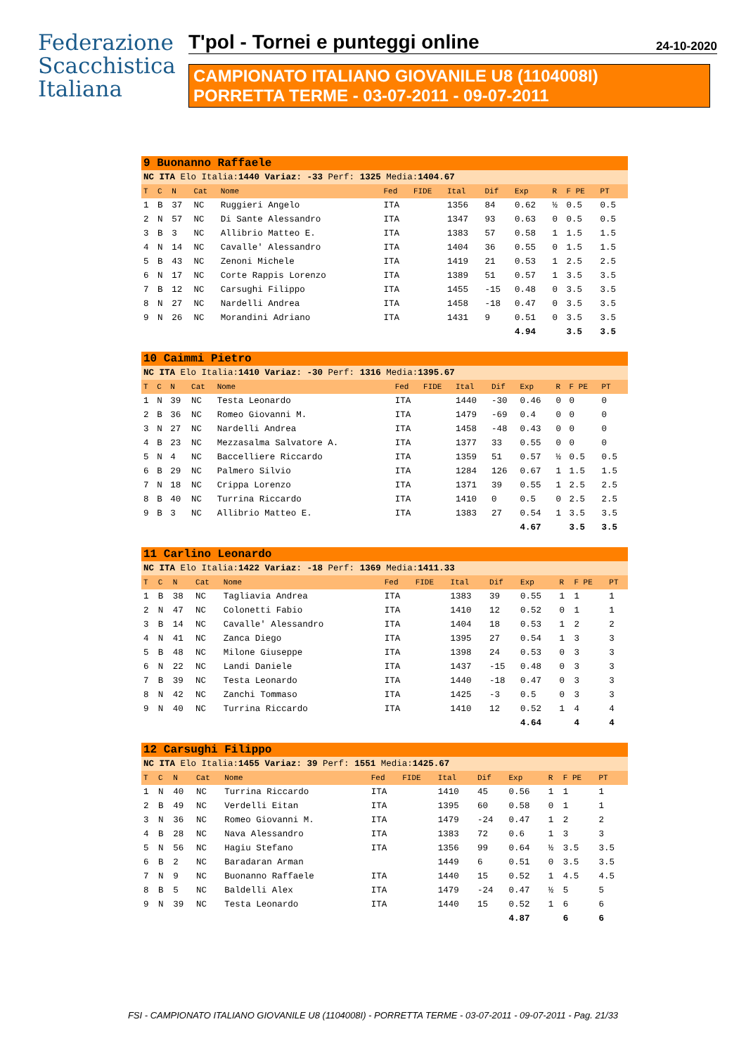Federazione
Scacchistica
Italiana
T'pol - Tornei e punteggi online 24-10-2020
CAMPIONATO ITALIANO GIOVANILE U8 (1104008I)
PORRETTA TERME - 03-07-2011 - 09-07-2011
| 9 Buonanno Raffaele | | | | | | | | | | | | |
| NC ITA Elo Italia: 1440 Variaz: -33 Perf: 1325 Media: 1404.67 | | | | | | | | | | | | |
| T | C | N | Cat | Nome | Fed | FIDE | Ital | Dif | Exp | R | F PE | PT |
| 1 | B | 37 | NC | Ruggieri Angelo | ITA | | 1356 | 84 | 0.62 | ½ | 0.5 | 0.5 |
| 2 | N | 57 | NC | Di Sante Alessandro | ITA | | 1347 | 93 | 0.63 | 0 | 0.5 | 0.5 |
| 3 | B | 3 | NC | Allibrio Matteo E. | ITA | | 1383 | 57 | 0.58 | 1 | 1.5 | 1.5 |
| 4 | N | 14 | NC | Cavalle' Alessandro | ITA | | 1404 | 36 | 0.55 | 0 | 1.5 | 1.5 |
| 5 | B | 43 | NC | Zenoni Michele | ITA | | 1419 | 21 | 0.53 | 1 | 2.5 | 2.5 |
| 6 | N | 17 | NC | Corte Rappis Lorenzo | ITA | | 1389 | 51 | 0.57 | 1 | 3.5 | 3.5 |
| 7 | B | 12 | NC | Carsughi Filippo | ITA | | 1455 | -15 | 0.48 | 0 | 3.5 | 3.5 |
| 8 | N | 27 | NC | Nardelli Andrea | ITA | | 1458 | -18 | 0.47 | 0 | 3.5 | 3.5 |
| 9 | N | 26 | NC | Morandini Adriano | ITA | | 1431 | 9 | 0.51 | 0 | 3.5 | 3.5 |
| | | | | | | | | | 4.94 | | 3.5 | 3.5 |
| 10 Caimmi Pietro | | | | | | | | | | | | |
| NC ITA Elo Italia: 1410 Variaz: -30 Perf: 1316 Media: 1395.67 | | | | | | | | | | | | |
| T | C | N | Cat | Nome | Fed | FIDE | Ital | Dif | Exp | R | F PE | PT |
| 1 | N | 39 | NC | Testa Leonardo | ITA | | 1440 | -30 | 0.46 | 0 | 0 | 0 |
| 2 | B | 36 | NC | Romeo Giovanni M. | ITA | | 1479 | -69 | 0.4 | 0 | 0 | 0 |
| 3 | N | 27 | NC | Nardelli Andrea | ITA | | 1458 | -48 | 0.43 | 0 | 0 | 0 |
| 4 | B | 23 | NC | Mezzasalma Salvatore A. | ITA | | 1377 | 33 | 0.55 | 0 | 0 | 0 |
| 5 | N | 4 | NC | Baccelliere Riccardo | ITA | | 1359 | 51 | 0.57 | ½ | 0.5 | 0.5 |
| 6 | B | 29 | NC | Palmero Silvio | ITA | | 1284 | 126 | 0.67 | 1 | 1.5 | 1.5 |
| 7 | N | 18 | NC | Crippa Lorenzo | ITA | | 1371 | 39 | 0.55 | 1 | 2.5 | 2.5 |
| 8 | B | 40 | NC | Turrina Riccardo | ITA | | 1410 | 0 | 0.5 | 0 | 2.5 | 2.5 |
| 9 | B | 3 | NC | Allibrio Matteo E. | ITA | | 1383 | 27 | 0.54 | 1 | 3.5 | 3.5 |
| | | | | | | | | | 4.67 | | 3.5 | 3.5 |
| 11 Carlino Leonardo | | | | | | | | | | | | |
| NC ITA Elo Italia: 1422 Variaz: -18 Perf: 1369 Media: 1411.33 | | | | | | | | | | | | |
| T | C | N | Cat | Nome | Fed | FIDE | Ital | Dif | Exp | R | F PE | PT |
| 1 | B | 38 | NC | Tagliavia Andrea | ITA | | 1383 | 39 | 0.55 | 1 | 1 | 1 |
| 2 | N | 47 | NC | Colonetti Fabio | ITA | | 1410 | 12 | 0.52 | 0 | 1 | 1 |
| 3 | B | 14 | NC | Cavalle' Alessandro | ITA | | 1404 | 18 | 0.53 | 1 | 2 | 2 |
| 4 | N | 41 | NC | Zanca Diego | ITA | | 1395 | 27 | 0.54 | 1 | 3 | 3 |
| 5 | B | 48 | NC | Milone Giuseppe | ITA | | 1398 | 24 | 0.53 | 0 | 3 | 3 |
| 6 | N | 22 | NC | Landi Daniele | ITA | | 1437 | -15 | 0.48 | 0 | 3 | 3 |
| 7 | B | 39 | NC | Testa Leonardo | ITA | | 1440 | -18 | 0.47 | 0 | 3 | 3 |
| 8 | N | 42 | NC | Zanchi Tommaso | ITA | | 1425 | -3 | 0.5 | 0 | 3 | 3 |
| 9 | N | 40 | NC | Turrina Riccardo | ITA | | 1410 | 12 | 0.52 | 1 | 4 | 4 |
| | | | | | | | | | 4.64 | | 4 | 4 |
| 12 Carsughi Filippo | | | | | | | | | | | | |
| NC ITA Elo Italia: 1455 Variaz: 39 Perf: 1551 Media: 1425.67 | | | | | | | | | | | | |
| T | C | N | Cat | Nome | Fed | FIDE | Ital | Dif | Exp | R | F PE | PT |
| 1 | N | 40 | NC | Turrina Riccardo | ITA | | 1410 | 45 | 0.56 | 1 | 1 | 1 |
| 2 | B | 49 | NC | Verdelli Eitan | ITA | | 1395 | 60 | 0.58 | 0 | 1 | 1 |
| 3 | N | 36 | NC | Romeo Giovanni M. | ITA | | 1479 | -24 | 0.47 | 1 | 2 | 2 |
| 4 | B | 28 | NC | Nava Alessandro | ITA | | 1383 | 72 | 0.6 | 1 | 3 | 3 |
| 5 | N | 56 | NC | Hagiu Stefano | ITA | | 1356 | 99 | 0.64 | ½ | 3.5 | 3.5 |
| 6 | B | 2 | NC | Baradaran Arman | | | 1449 | 6 | 0.51 | 0 | 3.5 | 3.5 |
| 7 | N | 9 | NC | Buonanno Raffaele | ITA | | 1440 | 15 | 0.52 | 1 | 4.5 | 4.5 |
| 8 | B | 5 | NC | Baldelli Alex | ITA | | 1479 | -24 | 0.47 | ½ | 5 | 5 |
| 9 | N | 39 | NC | Testa Leonardo | ITA | | 1440 | 15 | 0.52 | 1 | 6 | 6 |
| | | | | | | | | | 4.87 | | 6 | 6 |
FSI - CAMPIONATO ITALIANO GIOVANILE U8 (1104008I) - PORRETTA TERME - 03-07-2011 - 09-07-2011 - Pag. 21/33